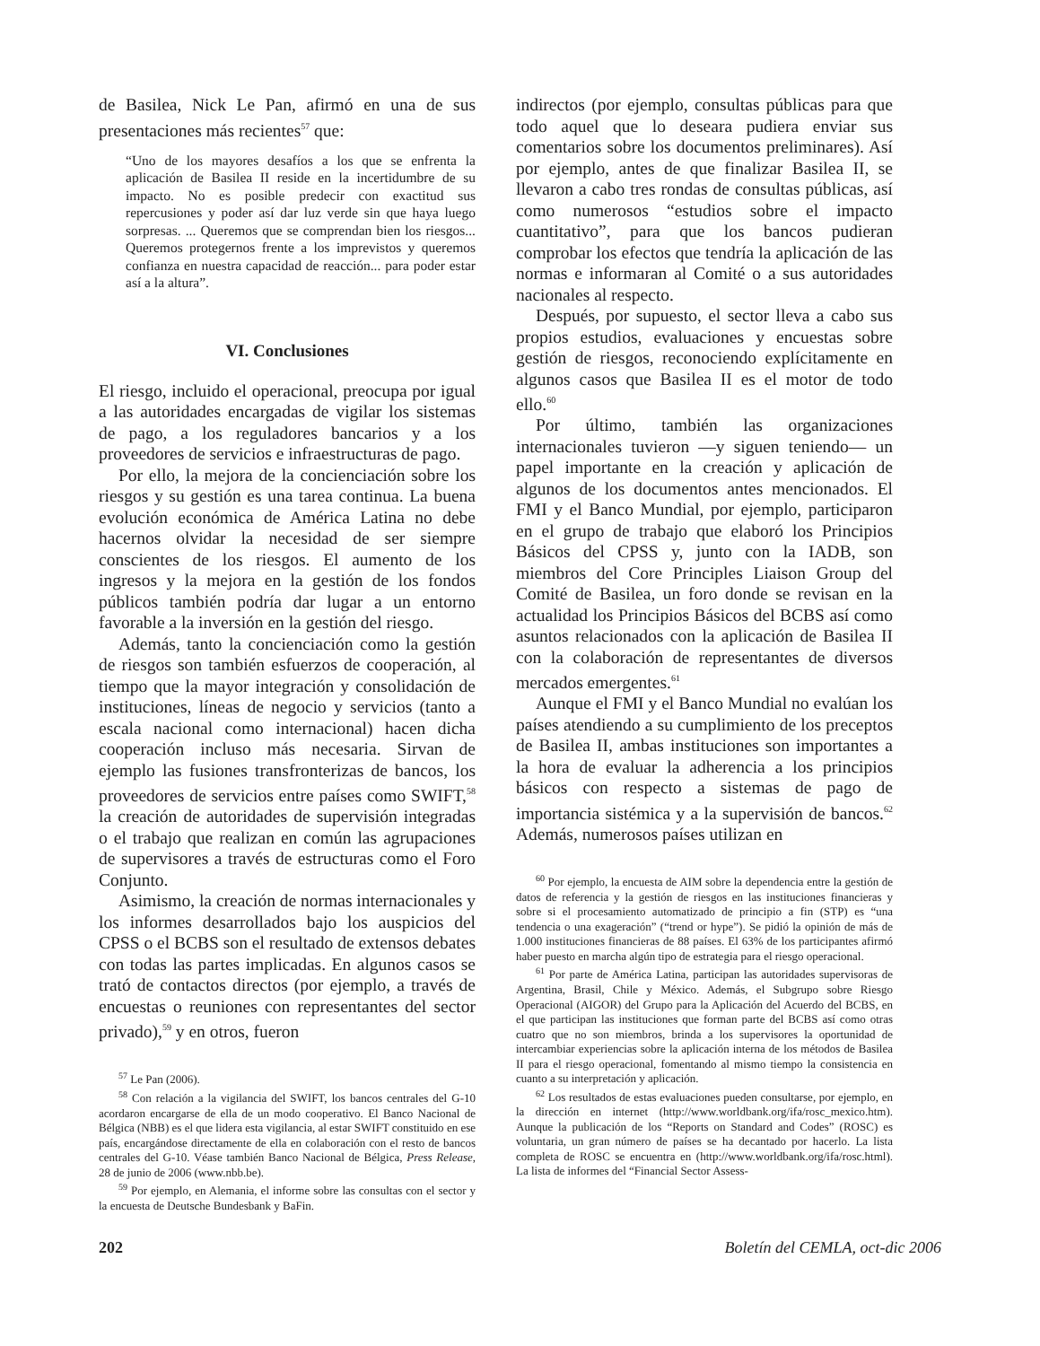de Basilea, Nick Le Pan, afirmó en una de sus presentaciones más recientes<sup>57</sup> que:
“Uno de los mayores desafíos a los que se enfrenta la aplicación de Basilea II reside en la incertidumbre de su impacto. No es posible predecir con exactitud sus repercusiones y poder así dar luz verde sin que haya luego sorpresas. ... Queremos que se comprendan bien los riesgos... Queremos protegernos frente a los imprevistos y queremos confianza en nuestra capacidad de reacción... para poder estar así a la altura”.
VI. Conclusiones
El riesgo, incluido el operacional, preocupa por igual a las autoridades encargadas de vigilar los sistemas de pago, a los reguladores bancarios y a los proveedores de servicios e infraestructuras de pago.
Por ello, la mejora de la concienciación sobre los riesgos y su gestión es una tarea continua. La buena evolución económica de América Latina no debe hacernos olvidar la necesidad de ser siempre conscientes de los riesgos. El aumento de los ingresos y la mejora en la gestión de los fondos públicos también podría dar lugar a un entorno favorable a la inversión en la gestión del riesgo.
Además, tanto la concienciación como la gestión de riesgos son también esfuerzos de cooperación, al tiempo que la mayor integración y consolidación de instituciones, líneas de negocio y servicios (tanto a escala nacional como internacional) hacen dicha cooperación incluso más necesaria. Sirvan de ejemplo las fusiones transfronterizas de bancos, los proveedores de servicios entre países como SWIFT,<sup>58</sup> la creación de autoridades de supervisión integradas o el trabajo que realizan en común las agrupaciones de supervisores a través de estructuras como el Foro Conjunto.
Asimismo, la creación de normas internacionales y los informes desarrollados bajo los auspicios del CPSS o el BCBS son el resultado de extensos debates con todas las partes implicadas. En algunos casos se trató de contactos directos (por ejemplo, a través de encuestas o reuniones con representantes del sector privado),<sup>59</sup> y en otros, fueron
<sup>57</sup> Le Pan (2006).
<sup>58</sup> Con relación a la vigilancia del SWIFT, los bancos centrales del G-10 acordaron encargarse de ella de un modo cooperativo. El Banco Nacional de Bélgica (NBB) es el que lidera esta vigilancia, al estar SWIFT constituido en ese país, encargándose directamente de ella en colaboración con el resto de bancos centrales del G-10. Véase también Banco Nacional de Bélgica, Press Release, 28 de junio de 2006 (www.nbb.be).
<sup>59</sup> Por ejemplo, en Alemania, el informe sobre las consultas con el sector y la encuesta de Deutsche Bundesbank y BaFin.
indirectos (por ejemplo, consultas públicas para que todo aquel que lo deseara pudiera enviar sus comentarios sobre los documentos preliminares). Así por ejemplo, antes de que finalizar Basilea II, se llevaron a cabo tres rondas de consultas públicas, así como numerosos “estudios sobre el impacto cuantitativo”, para que los bancos pudieran comprobar los efectos que tendría la aplicación de las normas e informaran al Comité o a sus autoridades nacionales al respecto.
Después, por supuesto, el sector lleva a cabo sus propios estudios, evaluaciones y encuestas sobre gestión de riesgos, reconociendo explícitamente en algunos casos que Basilea II es el motor de todo ello.<sup>60</sup>
Por último, también las organizaciones internacionales tuvieron —y siguen teniendo— un papel importante en la creación y aplicación de algunos de los documentos antes mencionados. El FMI y el Banco Mundial, por ejemplo, participaron en el grupo de trabajo que elaboró los Principios Básicos del CPSS y, junto con la IADB, son miembros del Core Principles Liaison Group del Comité de Basilea, un foro donde se revisan en la actualidad los Principios Básicos del BCBS así como asuntos relacionados con la aplicación de Basilea II con la colaboración de representantes de diversos mercados emergentes.<sup>61</sup>
Aunque el FMI y el Banco Mundial no evalúan los países atendiendo a su cumplimiento de los preceptos de Basilea II, ambas instituciones son importantes a la hora de evaluar la adherencia a los principios básicos con respecto a sistemas de pago de importancia sistémica y a la supervisión de bancos.<sup>62</sup> Además, numerosos países utilizan en
<sup>60</sup> Por ejemplo, la encuesta de AIM sobre la dependencia entre la gestión de datos de referencia y la gestión de riesgos en las instituciones financieras y sobre si el procesamiento automatizado de principio a fin (STP) es “una tendencia o una exageración” (“trend or hype”). Se pidió la opinión de más de 1.000 instituciones financieras de 88 países. El 63% de los participantes afirmó haber puesto en marcha algún tipo de estrategia para el riesgo operacional.
<sup>61</sup> Por parte de América Latina, participan las autoridades supervisoras de Argentina, Brasil, Chile y México. Además, el Subgrupo sobre Riesgo Operacional (AIGOR) del Grupo para la Aplicación del Acuerdo del BCBS, en el que participan las instituciones que forman parte del BCBS así como otras cuatro que no son miembros, brinda a los supervisores la oportunidad de intercambiar experiencias sobre la aplicación interna de los métodos de Basilea II para el riesgo operacional, fomentando al mismo tiempo la consistencia en cuanto a su interpretación y aplicación.
<sup>62</sup> Los resultados de estas evaluaciones pueden consultarse, por ejemplo, en la dirección en internet (http://www.worldbank.org/ifa/rosc_mexico.htm). Aunque la publicación de los “Reports on Standard and Codes” (ROSC) es voluntaria, un gran número de países se ha decantado por hacerlo. La lista completa de ROSC se encuentra en (http://www.worldbank.org/ifa/rosc.html). La lista de informes del “Financial Sector Assess-
202 Boletín del CEMLA, oct-dic 2006